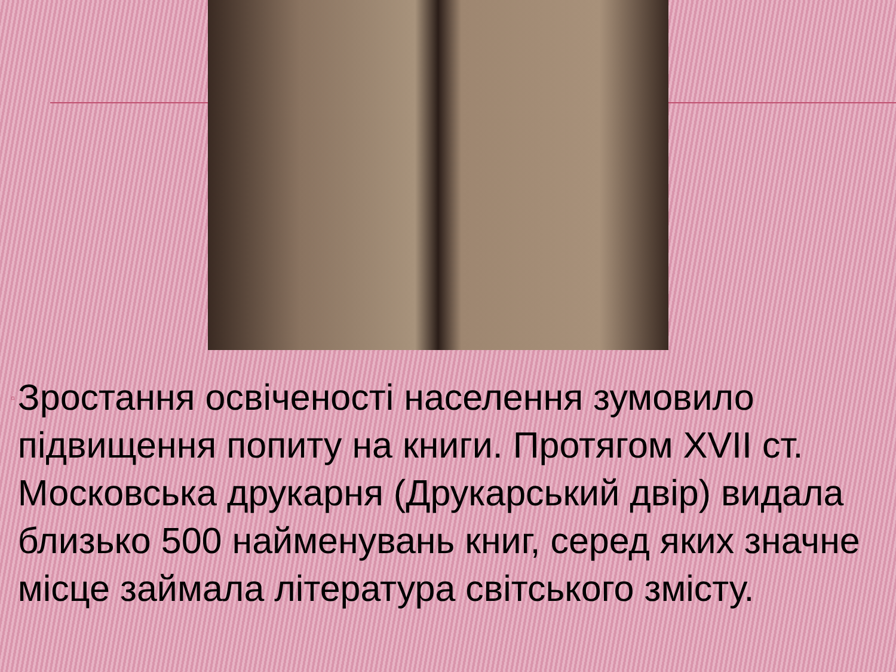▫
Зростання освіченості населення зумовило підвищення попиту на книги. Протягом XVII ст. Московська друкарня (Друкарський двір) видала близько 500 найменувань книг, серед яких значне місце займала література світського змісту.